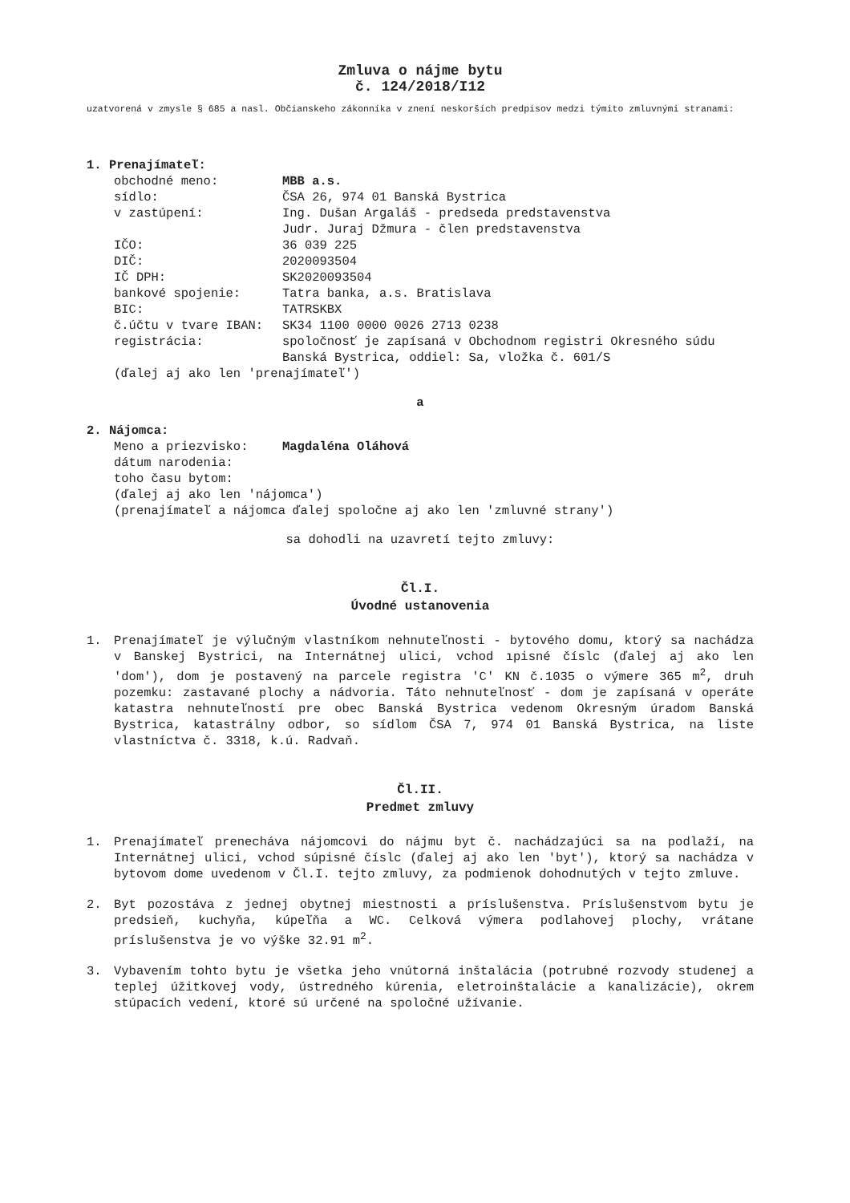Zmluva o nájme bytu
č. 124/2018/I12
uzatvorená v zmysle § 685 a nasl. Občianskeho zákonníka v znení neskorších predpisov medzi týmito zmluvnými stranami:
1. Prenajímateľ:
| obchodné meno: | MBB a.s. |
| sídlo: | ČSA 26, 974 01 Banská Bystrica |
| v zastúpení: | Ing. Dušan Argaláš - predseda predstavenstva Judr. Juraj Džmura - člen predstavenstva |
| IČO: | 36 039 225 |
| DIČ: | 2020093504 |
| IČ DPH: | SK2020093504 |
| bankové spojenie: | Tatra banka, a.s. Bratislava |
| BIC: | TATRSKBX |
| č.účtu v tvare IBAN: | SK34 1100 0000 0026 2713 0238 |
| registrácia: | spoločnosť je zapísaná v Obchodnom registri Okresného súdu Banská Bystrica, oddiel: Sa, vložka č. 601/S |
(ďalej aj ako len 'prenajímateľ')
a
2. Nájomca:
| Meno a priezvisko: | Magdaléna Oláhová |
| dátum narodenia: | |
| toho času bytom: | |
(ďalej aj ako len 'nájomca')
(prenajímateľ a nájomca ďalej spoločne aj ako len 'zmluvné strany')
sa dohodli na uzavretí tejto zmluvy:
Čl.I.
Úvodné ustanovenia
1. Prenajímateľ je výlučným vlastníkom nehnuteľnosti - bytového domu, ktorý sa nachádza v Banskej Bystrici, na Internátnej ulici, vchod ıpisné číslc (ďalej aj ako len 'dom'), dom je postavený na parcele registra 'C' KN č.1035 o výmere 365 m<sup>2</sup>, druh pozemku: zastavané plochy a nádvoria. Táto nehnuteľnosť - dom je zapísaná v operáte katastra nehnuteľností pre obec Banská Bystrica vedenom Okresným úradom Banská Bystrica, katastrálny odbor, so sídlom ČSA 7, 974 01 Banská Bystrica, na liste vlastníctva č. 3318, k.ú. Radvaň.
Čl.II.
Predmet zmluvy
1. Prenajímateľ prenecháva nájomcovi do nájmu byt č. nachádzajúci sa na podlaží, na Internátnej ulici, vchod súpisné číslc (ďalej aj ako len 'byt'), ktorý sa nachádza v bytovom dome uvedenom v Čl.I. tejto zmluvy, za podmienok dohodnutých v tejto zmluve.
2. Byt pozostáva z jednej obytnej miestnosti a príslušenstva. Príslušenstvom bytu je predsieň, kuchyňa, kúpeľňa a WC. Celková výmera podlahovej plochy, vrátane príslušenstva je vo výške 32.91 m<sup>2</sup>.
3. Vybavením tohto bytu je všetka jeho vnútorná inštalácia (potrubné rozvody studenej a teplej úžitkovej vody, ústredného kúrenia, eletroinštalácie a kanalizácie), okrem stúpacích vedení, ktoré sú určené na spoločné užívanie.